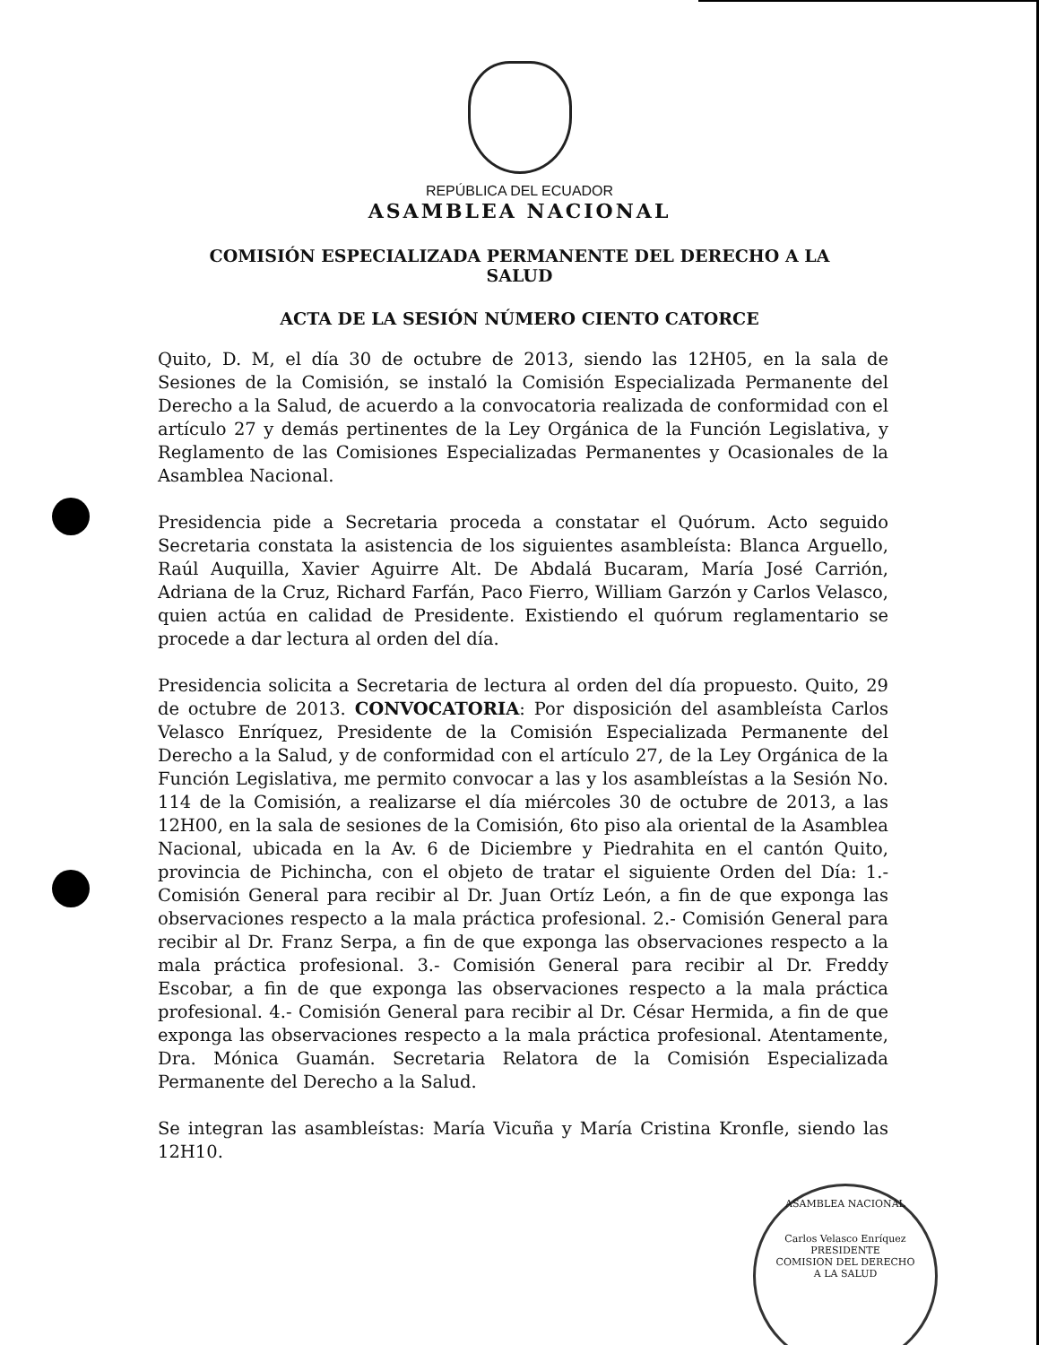REPÚBLICA DEL ECUADOR
ASAMBLEA NACIONAL
COMISIÓN ESPECIALIZADA PERMANENTE DEL DERECHO A LA SALUD
ACTA DE LA SESIÓN NÚMERO CIENTO CATORCE
Quito, D. M, el día 30 de octubre de 2013, siendo las 12H05, en la sala de Sesiones de la Comisión, se instaló la Comisión Especializada Permanente del Derecho a la Salud, de acuerdo a la convocatoria realizada de conformidad con el artículo 27 y demás pertinentes de la Ley Orgánica de la Función Legislativa, y Reglamento de las Comisiones Especializadas Permanentes y Ocasionales de la Asamblea Nacional.
Presidencia pide a Secretaria proceda a constatar el Quórum. Acto seguido Secretaria constata la asistencia de los siguientes asambleísta: Blanca Arguello, Raúl Auquilla, Xavier Aguirre Alt. De Abdalá Bucaram, María José Carrión, Adriana de la Cruz, Richard Farfán, Paco Fierro, William Garzón y Carlos Velasco, quien actúa en calidad de Presidente. Existiendo el quórum reglamentario se procede a dar lectura al orden del día.
Presidencia solicita a Secretaria de lectura al orden del día propuesto. Quito, 29 de octubre de 2013. CONVOCATORIA: Por disposición del asambleísta Carlos Velasco Enríquez, Presidente de la Comisión Especializada Permanente del Derecho a la Salud, y de conformidad con el artículo 27, de la Ley Orgánica de la Función Legislativa, me permito convocar a las y los asambleístas a la Sesión No. 114 de la Comisión, a realizarse el día miércoles 30 de octubre de 2013, a las 12H00, en la sala de sesiones de la Comisión, 6to piso ala oriental de la Asamblea Nacional, ubicada en la Av. 6 de Diciembre y Piedrahita en el cantón Quito, provincia de Pichincha, con el objeto de tratar el siguiente Orden del Día: 1.- Comisión General para recibir al Dr. Juan Ortíz León, a fin de que exponga las observaciones respecto a la mala práctica profesional. 2.- Comisión General para recibir al Dr. Franz Serpa, a fin de que exponga las observaciones respecto a la mala práctica profesional. 3.- Comisión General para recibir al Dr. Freddy Escobar, a fin de que exponga las observaciones respecto a la mala práctica profesional. 4.- Comisión General para recibir al Dr. César Hermida, a fin de que exponga las observaciones respecto a la mala práctica profesional. Atentamente, Dra. Mónica Guamán. Secretaria Relatora de la Comisión Especializada Permanente del Derecho a la Salud.
Se integran las asambleístas: María Vicuña y María Cristina Kronfle, siendo las 12H10.
ASAMBLEA NACIONAL
Carlos Velasco Enríquez
PRESIDENTE
COMISION DEL DERECHO
A LA SALUD